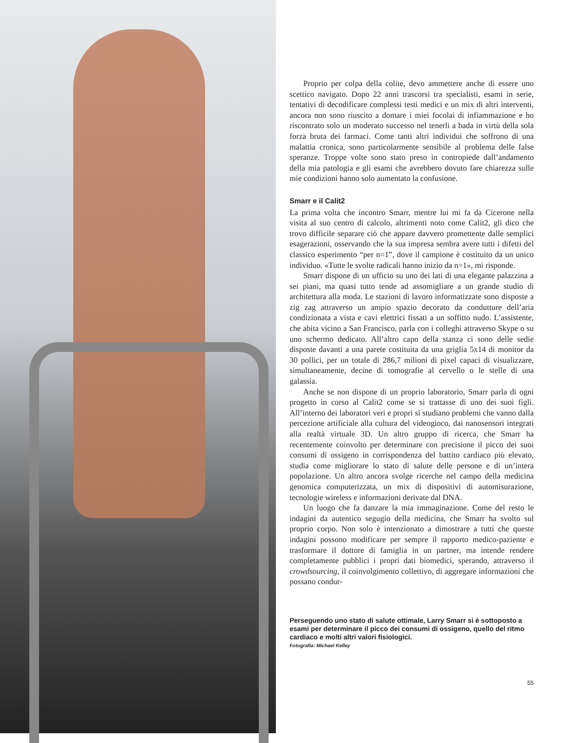Proprio per colpa della colite, devo ammettere anche di essere uno scettico navigato. Dopo 22 anni trascorsi tra specialisti, esami in serie, tentativi di decodificare complessi testi medici e un mix di altri interventi, ancora non sono riuscito a domare i miei focolai di infiammazione e ho riscontrato solo un moderato successo nel tenerli a bada in virtù della sola forza bruta dei farmaci. Come tanti altri individui che soffrono di una malattia cronica, sono particolarmente sensibile al problema delle false speranze. Troppe volte sono stato preso in contropiede dall’andamento della mia patologia e gli esami che avrebbero dovuto fare chiarezza sulle mie condizioni hanno solo aumentato la confusione.
Smarr e il Calit2
La prima volta che incontro Smarr, mentre lui mi fa da Cicerone nella visita al suo centro di calcolo, altrimenti noto come Calit2, gli dico che trovo difficile separare ciò che appare davvero promettente dalle semplici esagerazioni, osservando che la sua impresa sembra avere tutti i difetti del classico esperimento “per n=1”, dove il campione è costituito da un unico individuo. «Tutte le svolte radicali hanno inizio da n=1», mi risponde.
Smarr dispone di un ufficio su uno dei lati di una elegante palazzina a sei piani, ma quasi tutto tende ad assomigliare a un grande studio di architettura alla moda. Le stazioni di lavoro informatizzate sono disposte a zig zag attraverso un ampio spazio decorato da condutture dell’aria condizionata a vista e cavi elettrici fissati a un soffitto nudo. L’assistente, che abita vicino a San Francisco, parla con i colleghi attraverso Skype o su uno schermo dedicato. All’altro capo della stanza ci sono delle sedie disposte davanti a una parete costituita da una griglia 5x14 di monitor da 30 pollici, per un totale di 286,7 milioni di pixel capaci di visualizzare, simultaneamente, decine di tomografie al cervello o le stelle di una galassia.
Anche se non dispone di un proprio laboratorio, Smarr parla di ogni progetto in corso al Calit2 come se si trattasse di uno dei suoi figli. All’interno dei laboratori veri e propri si studiano problemi che vanno dalla percezione artificiale alla cultura del videogioco, dai nanosensori integrati alla realtà virtuale 3D. Un altro gruppo di ricerca, che Smarr ha recentemente coinvolto per determinare con precisione il picco dei suoi consumi di ossigeno in corrispondenza del battito cardiaco più elevato, studia come migliorare lo stato di salute delle persone e di un’intera popolazione. Un altro ancora svolge ricerche nel campo della medicina genomica computerizzata, un mix di dispositivi di automisurazione, tecnologie wireless e informazioni derivate dal DNA.
Un luogo che fa danzare la mia immaginazione. Come del resto le indagini da autentico segugio della medicina, che Smarr ha svolto sul proprio corpo. Non solo è intenzionato a dimostrare a tutti che queste indagini possono modificare per sempre il rapporto medico-paziente e trasformare il dottore di famiglia in un partner, ma intende rendere completamente pubblici i propri dati biomedici, sperando, attraverso il crowdsourcing, il coinvolgimento collettivo, di aggregare informazioni che possano condur-
Perseguendo uno stato di salute ottimale, Larry Smarr si è sottoposto a esami per determinare il picco dei consumi di ossigeno, quello del ritmo cardiaco e molti altri valori fisiologici.
Fotografia: Michael Kelley
55